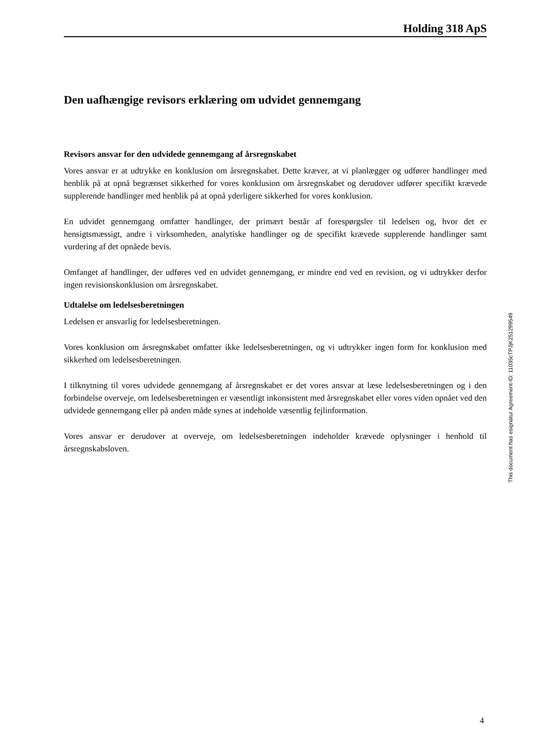Holding 318 ApS
Den uafhængige revisors erklæring om udvidet gennemgang
Revisors ansvar for den udvidede gennemgang af årsregnskabet
Vores ansvar er at udtrykke en konklusion om årsregnskabet. Dette kræver, at vi planlægger og udfører handlinger med henblik på at opnå begrænset sikkerhed for vores konklusion om års­regnskabet og derudover udfører specifikt krævede supplerende handlinger med henblik på at op­nå yderligere sikkerhed for vores konklusion.
En udvidet gennemgang omfatter handlinger, der primært består af forespørgsler til ledelsen og, hvor det er hensigtsmæssigt, andre i virksomheden, analytiske handlinger og de specifikt kræv­ede supplerende handlinger samt vurdering af det opnåede bevis.
Omfanget af handlinger, der udføres ved en udvidet gennemgang, er mindre end ved en revision, og vi udtrykker derfor ingen revisionskonklusion om årsregnskabet.
Udtalelse om ledelsesberetningen
Ledelsen er ansvarlig for ledelsesberetningen.
Vores konklusion om årsregnskabet omfatter ikke ledelsesberetningen, og vi udtrykker ingen form for konklusion med sikkerhed om ledelsesberetningen.
I tilknytning til vores udvidede gennemgang af årsregnskabet er det vores ansvar at læse ledelses­beretningen og i den forbindelse overveje, om ledelsesberetningen er væsentligt inkonsistent med årsregnskabet eller vores viden opnået ved den udvidede gennemgang eller på anden måde synes at indeholde væsentlig fejlinformation.
Vores ansvar er derudover at overveje, om ledelsesberetningen indeholder krævede oplysninger i henhold til årsregnskabsloven.
This document has esignatur Agreement-ID: 11035cTPJjK251299549
4